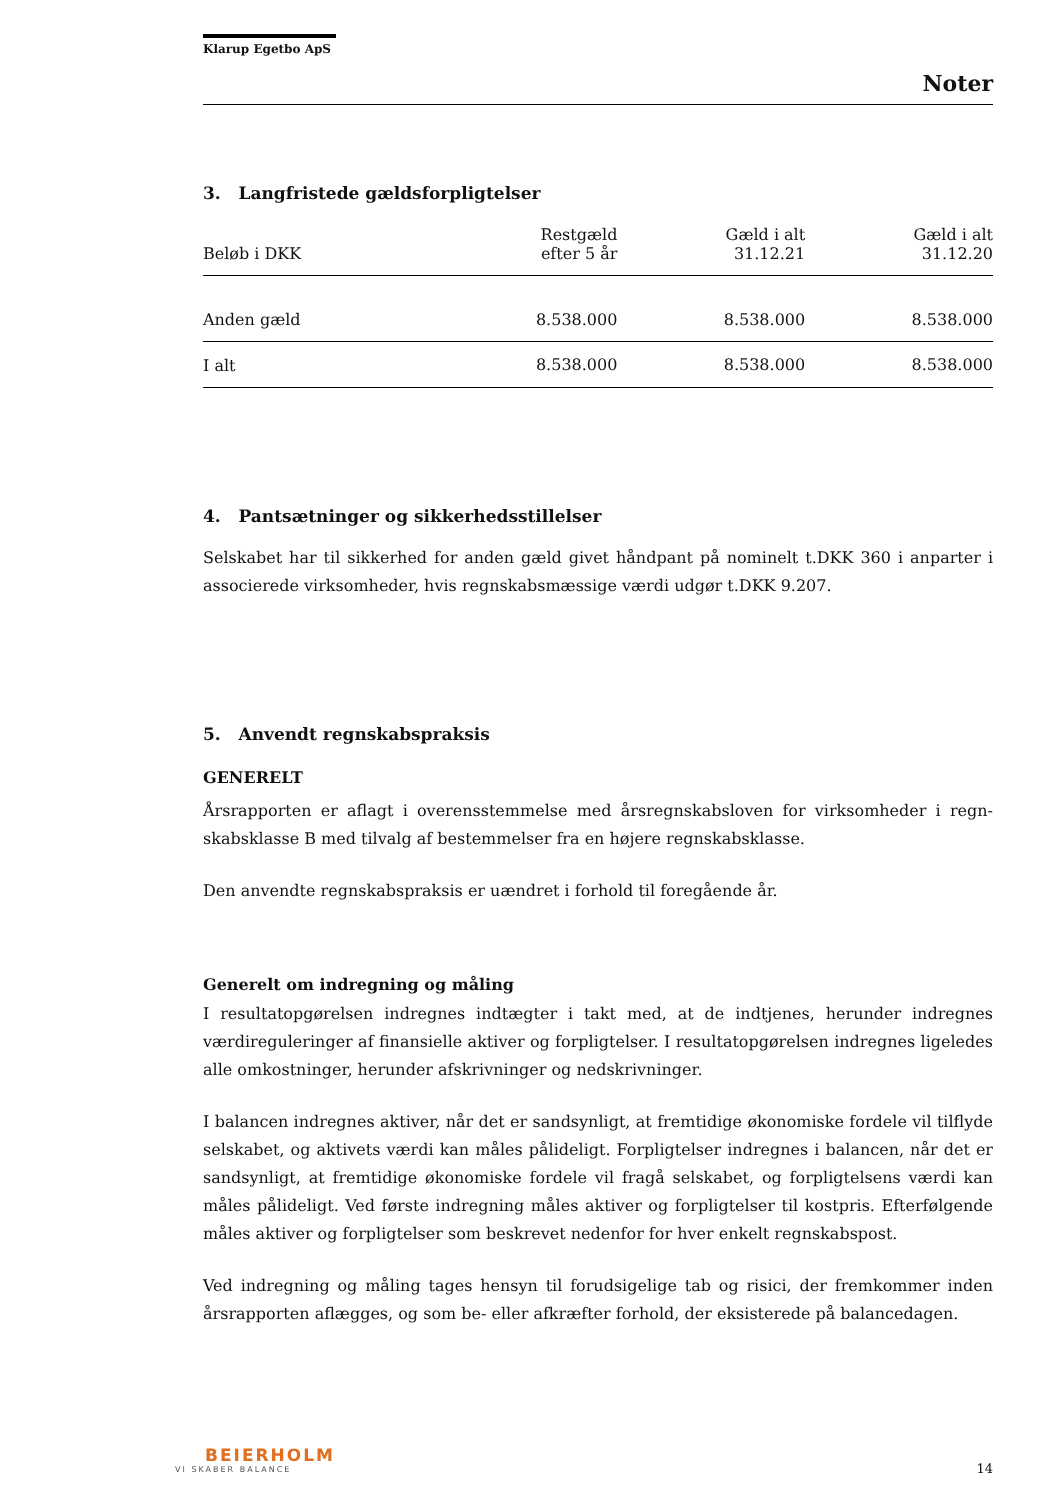Klarup Egetbo ApS
Noter
3. Langfristede gældsforpligtelser
| Beløb i DKK | Restgæld efter 5 år | Gæld i alt 31.12.21 | Gæld i alt 31.12.20 |
| --- | --- | --- | --- |
| Anden gæld | 8.538.000 | 8.538.000 | 8.538.000 |
| I alt | 8.538.000 | 8.538.000 | 8.538.000 |
4. Pantsætninger og sikkerhedsstillelser
Selskabet har til sikkerhed for anden gæld givet håndpant på nominelt t.DKK 360 i anparter i associerede virksomheder, hvis regnskabsmæssige værdi udgør t.DKK 9.207.
5. Anvendt regnskabspraksis
GENERELT
Årsrapporten er aflagt i overensstemmelse med årsregnskabsloven for virksomheder i regn­skabsklasse B med tilvalg af bestemmelser fra en højere regnskabsklasse.
Den anvendte regnskabspraksis er uændret i forhold til foregående år.
Generelt om indregning og måling
I resultatopgørelsen indregnes indtægter i takt med, at de indtjenes, herunder indregnes værdireguleringer af finansielle aktiver og forpligtelser. I resultatopgørelsen indregnes ligele­des alle omkostninger, herunder afskrivninger og nedskrivninger.
I balancen indregnes aktiver, når det er sandsynligt, at fremtidige økonomiske fordele vil til­flyde selskabet, og aktivets værdi kan måles pålideligt. Forpligtelser indregnes i balancen, når det er sandsynligt, at fremtidige økonomiske fordele vil fragå selskabet, og forpligtelsens værdi kan måles pålideligt. Ved første indregning måles aktiver og forpligtelser til kostpris. Efterfølgende måles aktiver og forpligtelser som beskrevet nedenfor for hver enkelt regn­skabspost.
Ved indregning og måling tages hensyn til forudsigelige tab og risici, der fremkommer inden årsrapporten aflægges, og som be- eller afkræfter forhold, der eksisterede på balancedagen.
BEIERHOLM
VI SKABER BALANCE
14